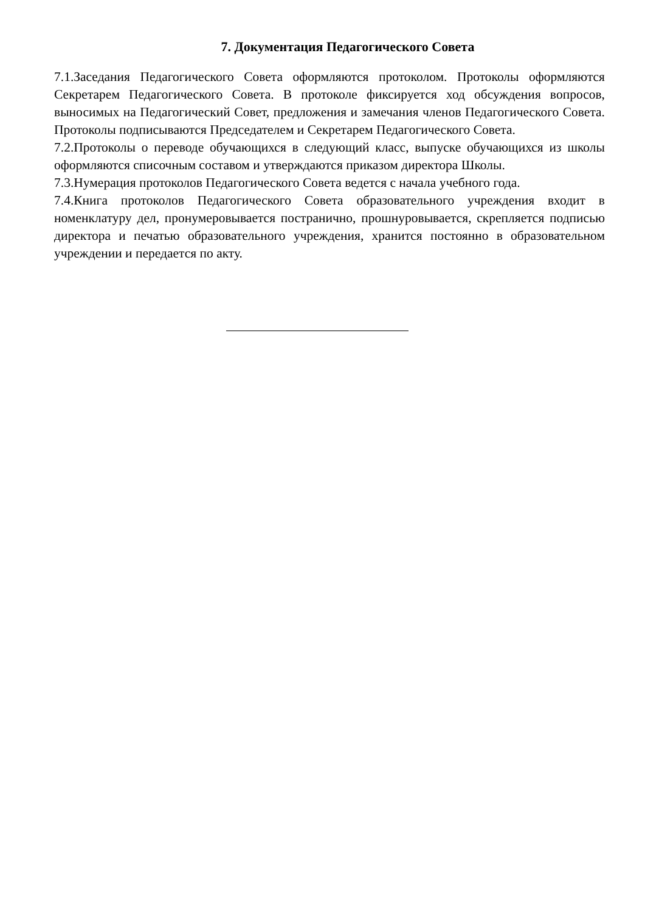7. Документация Педагогического Совета
7.1.Заседания Педагогического Совета оформляются протоколом. Протоколы оформляются Секретарем Педагогического Совета. В протоколе фиксируется ход обсуждения вопросов, выносимых на Педагогический Совет, предложения и замечания членов Педагогического Совета. Протоколы подписываются Председателем и Секретарем Педагогического Совета.
7.2.Протоколы о переводе обучающихся в следующий класс, выпуске обучающихся из школы оформляются списочным составом и утверждаются приказом директора Школы.
7.3.Нумерация протоколов Педагогического Совета ведется с начала учебного года.
7.4.Книга протоколов Педагогического Совета образовательного учреждения входит в номенклатуру дел, пронумеровывается постранично, прошнуровывается, скрепляется подписью директора и печатью образовательного учреждения, хранится постоянно в образовательном учреждении и передается по акту.